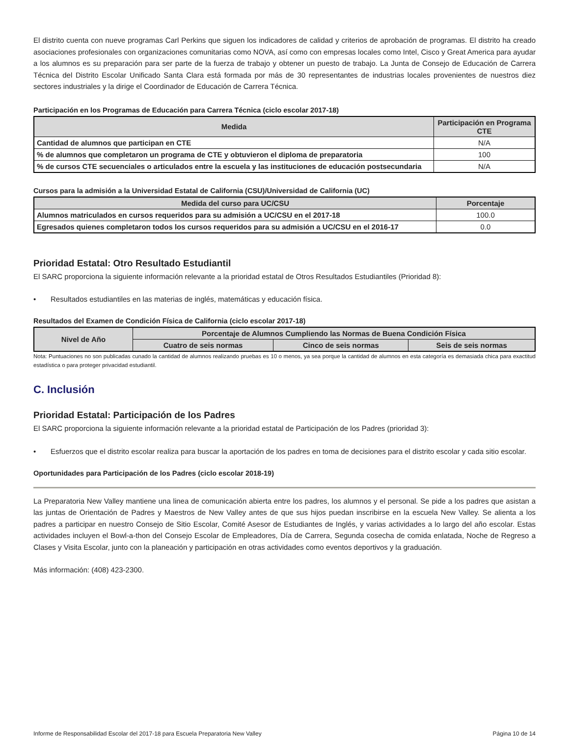El distrito cuenta con nueve programas Carl Perkins que siguen los indicadores de calidad y criterios de aprobación de programas. El distrito ha creado asociaciones profesionales con organizaciones comunitarias como NOVA, así como con empresas locales como Intel, Cisco y Great America para ayudar a los alumnos es su preparación para ser parte de la fuerza de trabajo y obtener un puesto de trabajo. La Junta de Consejo de Educación de Carrera Técnica del Distrito Escolar Unificado Santa Clara está formada por más de 30 representantes de industrias locales provenientes de nuestros diez sectores industriales y la dirige el Coordinador de Educación de Carrera Técnica.
Participación en los Programas de Educación para Carrera Técnica (ciclo escolar 2017-18)
| Medida | Participación en Programa CTE |
| --- | --- |
| Cantidad de alumnos que participan en CTE | N/A |
| % de alumnos que completaron un programa de CTE y obtuvieron el diploma de preparatoria | 100 |
| % de cursos CTE secuenciales o articulados entre la escuela y las instituciones de educación postsecundaria | N/A |
Cursos para la admisión a la Universidad Estatal de California (CSU)/Universidad de California (UC)
| Medida del curso para UC/CSU | Porcentaje |
| --- | --- |
| Alumnos matriculados en cursos requeridos para su admisión a UC/CSU en el 2017-18 | 100.0 |
| Egresados quienes completaron todos los cursos requeridos para su admisión a UC/CSU en el 2016-17 | 0.0 |
Prioridad Estatal: Otro Resultado Estudiantil
El SARC proporciona la siguiente información relevante a la prioridad estatal de Otros Resultados Estudiantiles (Prioridad 8):
• Resultados estudiantiles en las materias de inglés, matemáticas y educación física.
Resultados del Examen de Condición Física de California (ciclo escolar 2017-18)
| Nivel de Año | Porcentaje de Alumnos Cumpliendo las Normas de Buena Condición Física | | |
| --- | --- | --- | --- |
| | Cuatro de seis normas | Cinco de seis normas | Seis de seis normas |
Nota: Puntuaciones no son publicadas cunado la cantidad de alumnos realizando pruebas es 10 o menos, ya sea porque la cantidad de alumnos en esta categoría es demasiada chica para exactitud estadística o para proteger privacidad estudiantil.
C. Inclusión
Prioridad Estatal: Participación de los Padres
El SARC proporciona la siguiente información relevante a la prioridad estatal de Participación de los Padres (prioridad 3):
• Esfuerzos que el distrito escolar realiza para buscar la aportación de los padres en toma de decisiones para el distrito escolar y cada sitio escolar.
Oportunidades para Participación de los Padres (ciclo escolar 2018-19)
La Preparatoria New Valley mantiene una linea de comunicación abierta entre los padres, los alumnos y el personal. Se pide a los padres que asistan a las juntas de Orientación de Padres y Maestros de New Valley antes de que sus hijos puedan inscribirse en la escuela New Valley. Se alienta a los padres a participar en nuestro Consejo de Sitio Escolar, Comité Asesor de Estudiantes de Inglés, y varias actividades a lo largo del año escolar. Estas actividades incluyen el Bowl-a-thon del Consejo Escolar de Empleadores, Día de Carrera, Segunda cosecha de comida enlatada, Noche de Regreso a Clases y Visita Escolar, junto con la planeación y participación en otras actividades como eventos deportivos y la graduación.
Más información: (408) 423-2300.
Informe de Responsabilidad Escolar del 2017-18 para Escuela Preparatoria New Valley Página 10 de 14